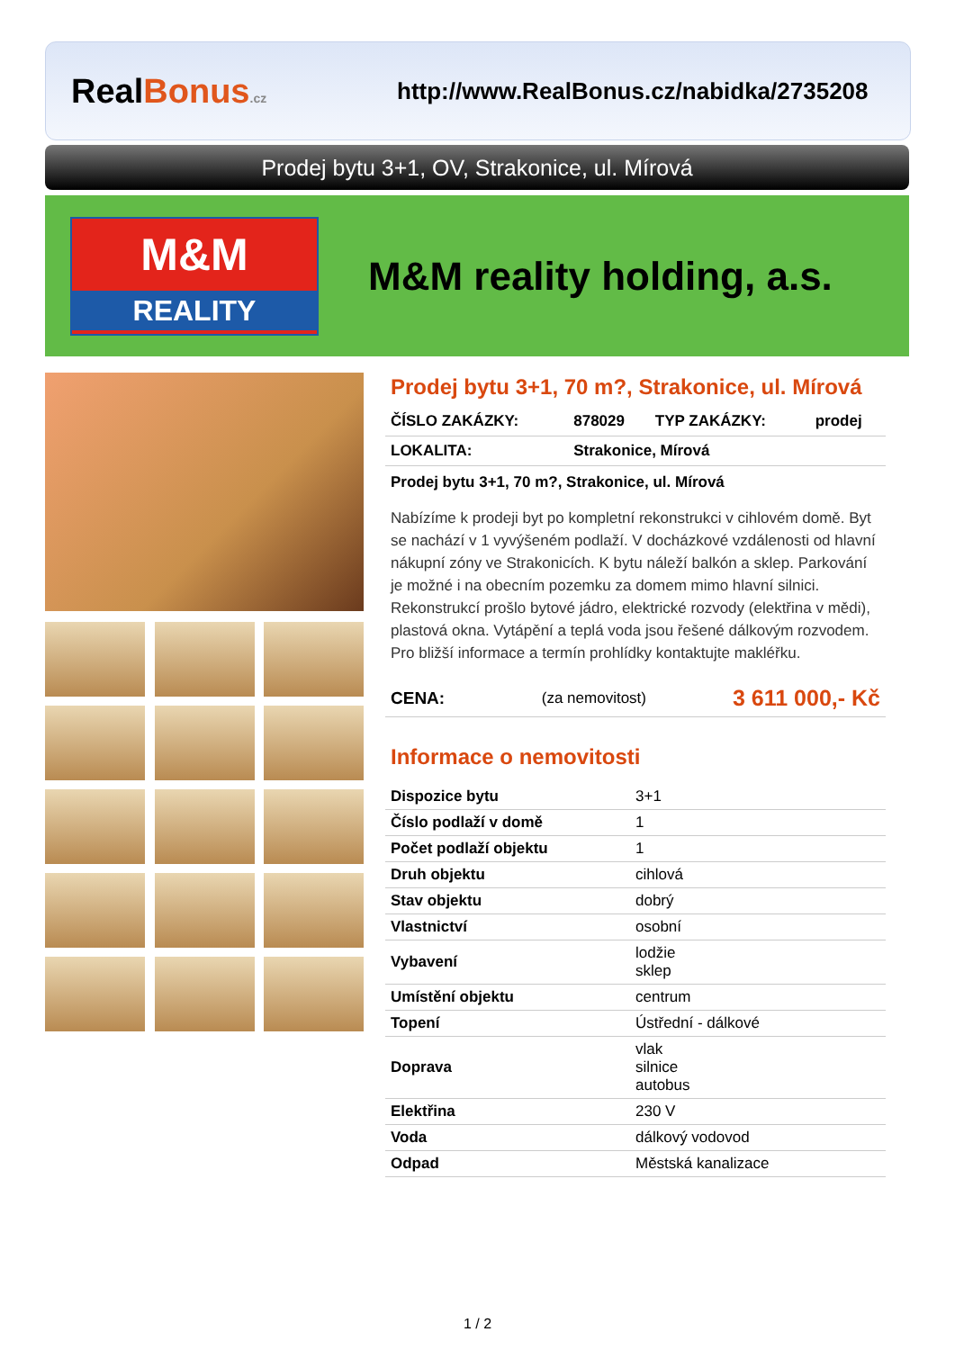RealBonus.cz
http://www.RealBonus.cz/nabidka/2735208
Prodej bytu 3+1, OV, Strakonice, ul. Mírová
M&M
REALITY
M&M reality holding, a.s.
Prodej bytu 3+1, 70 m?, Strakonice, ul. Mírová
| ČÍSLO ZAKÁZKY: | 878029 | TYP ZAKÁZKY: | prodej |
| LOKALITA: | Strakonice, Mírová | | |
Prodej bytu 3+1, 70 m?, Strakonice, ul. Mírová
Nabízíme k prodeji byt po kompletní rekonstrukci v cihlovém domě. Byt se nachází v 1 vyvýšeném podlaží. V docházkové vzdálenosti od hlavní nákupní zóny ve Strakonicích. K bytu náleží balkón a sklep. Parkování je možné i na obecním pozemku za domem mimo hlavní silnici. Rekonstrukcí prošlo bytové jádro, elektrické rozvody (elektřina v mědi), plastová okna. Vytápění a teplá voda jsou řešené dálkovým rozvodem. Pro bližší informace a termín prohlídky kontaktujte makléřku.
| CENA: | (za nemovitost) | 3 611 000,- Kč |
Informace o nemovitosti
| Dispozice bytu | 3+1 |
| Číslo podlaží v domě | 1 |
| Počet podlaží objektu | 1 |
| Druh objektu | cihlová |
| Stav objektu | dobrý |
| Vlastnictví | osobní |
| Vybavení | lodžie sklep |
| Umístění objektu | centrum |
| Topení | Ústřední - dálkové |
| Doprava | vlak silnice autobus |
| Elektřina | 230 V |
| Voda | dálkový vodovod |
| Odpad | Městská kanalizace |
1 / 2